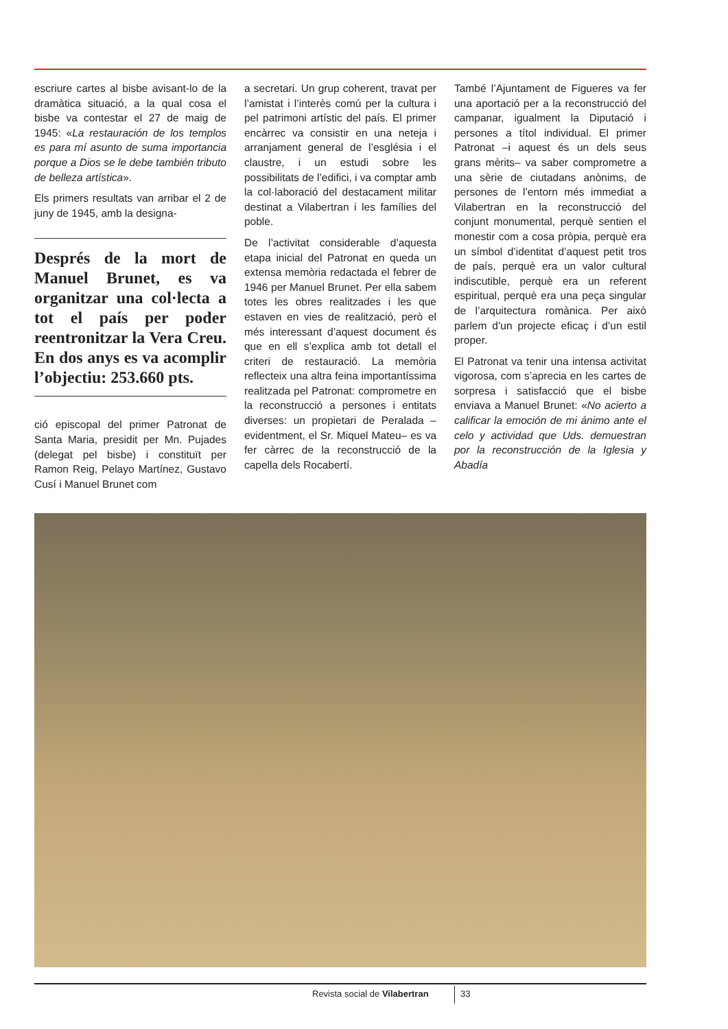escriure cartes al bisbe avisant-lo de la dramàtica situació, a la qual cosa el bisbe va contestar el 27 de maig de 1945: «La restauración de los templos es para mí asunto de suma importancia porque a Dios se le debe también tributo de belleza artística».
Els primers resultats van arribar el 2 de juny de 1945, amb la designa-
Després de la mort de Manuel Brunet, es va organitzar una col·lecta a tot el país per poder reentronitzar la Vera Creu. En dos anys es va acomplir l’objectiu: 253.660 pts.
ció episcopal del primer Patronat de Santa Maria, presidit per Mn. Pujades (delegat pel bisbe) i constituït per Ramon Reig, Pelayo Martínez, Gustavo Cusí i Manuel Brunet com
a secretari. Un grup coherent, travat per l’amistat i l’interès comú per la cultura i pel patrimoni artístic del país. El primer encàrrec va consistir en una neteja i arranjament general de l’església i el claustre, i un estudi sobre les possibilitats de l’edifici, i va comptar amb la col·laboració del destacament militar destinat a Vilabertran i les famílies del poble.
De l’activitat considerable d’aquesta etapa inicial del Patronat en queda un extensa memòria redactada el febrer de 1946 per Manuel Brunet. Per ella sabem totes les obres realitzades i les que estaven en vies de realització, però el més interessant d’aquest document és que en ell s’explica amb tot detall el criteri de restauració. La memòria reflecteix una altra feina importantíssima realitzada pel Patronat: comprometre en la reconstrucció a persones i entitats diverses: un propietari de Peralada –evidentment, el Sr. Miquel Mateu– es va fer càrrec de la reconstrucció de la capella dels Rocabertí.
També l’Ajuntament de Figueres va fer una aportació per a la reconstrucció del campanar, igualment la Diputació i persones a títol individual. El primer Patronat –i aquest és un dels seus grans mèrits– va saber comprometre a una sèrie de ciutadans anònims, de persones de l’entorn més immediat a Vilabertran en la reconstrucció del conjunt monumental, perquè sentien el monestir com a cosa pròpia, perquè era un símbol d’identitat d’aquest petit tros de país, perquè era un valor cultural indiscutible, perquè era un referent espiritual, perquè era una peça singular de l’arquitectura romànica. Per això parlem d’un projecte eficaç i d’un estil proper.
El Patronat va tenir una intensa activitat vigorosa, com s’aprecia en les cartes de sorpresa i satisfacció que el bisbe enviava a Manuel Brunet: «No acierto a calificar la emoción de mi ánimo ante el celo y actividad que Uds. demuestran por la reconstrucción de la Iglesia y Abadía
Revista social de Vilabertran 33